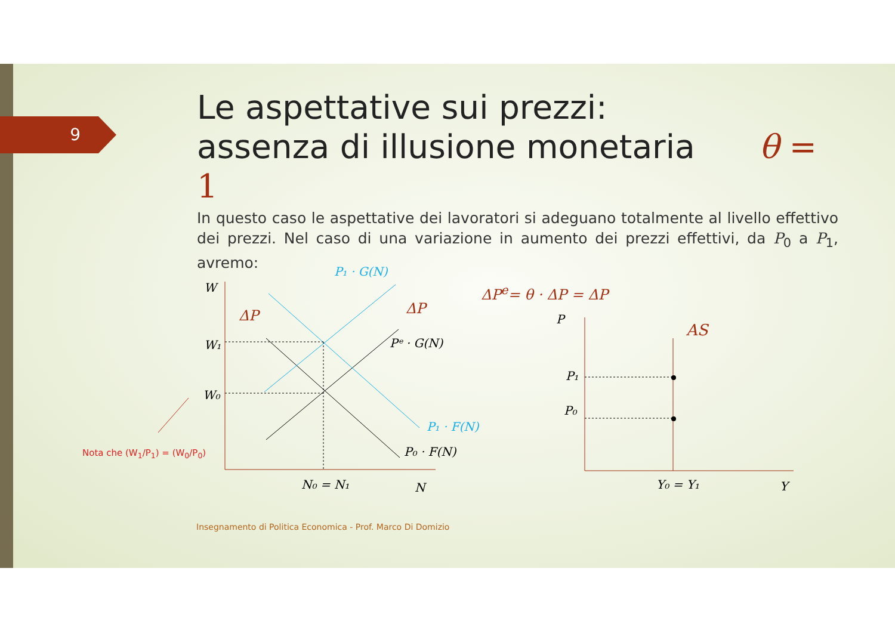9
Le aspettative sui prezzi:
assenza di illusione monetaria θ = 1
In questo caso le aspettative dei lavoratori si adeguano totalmente al livello effettivo dei prezzi. Nel caso di una variazione in aumento dei prezzi effettivi, da P<sub>0</sub> a P<sub>1</sub>, avremo:
ΔP<sup>e</sup>= θ · ΔP = ΔP
W
W₁
W₀
P₁ · G(N)
Pᵉ · G(N)
P₁ · F(N)
P₀ · F(N)
ΔP
ΔP
N₀ = N₁
N
P
AS
P₁
P₀
Y₀ = Y₁
Y
Nota che (W<sub>1</sub>/P<sub>1</sub>) = (W<sub>0</sub>/P<sub>0</sub>)
Insegnamento di Politica Economica - Prof. Marco Di Domizio